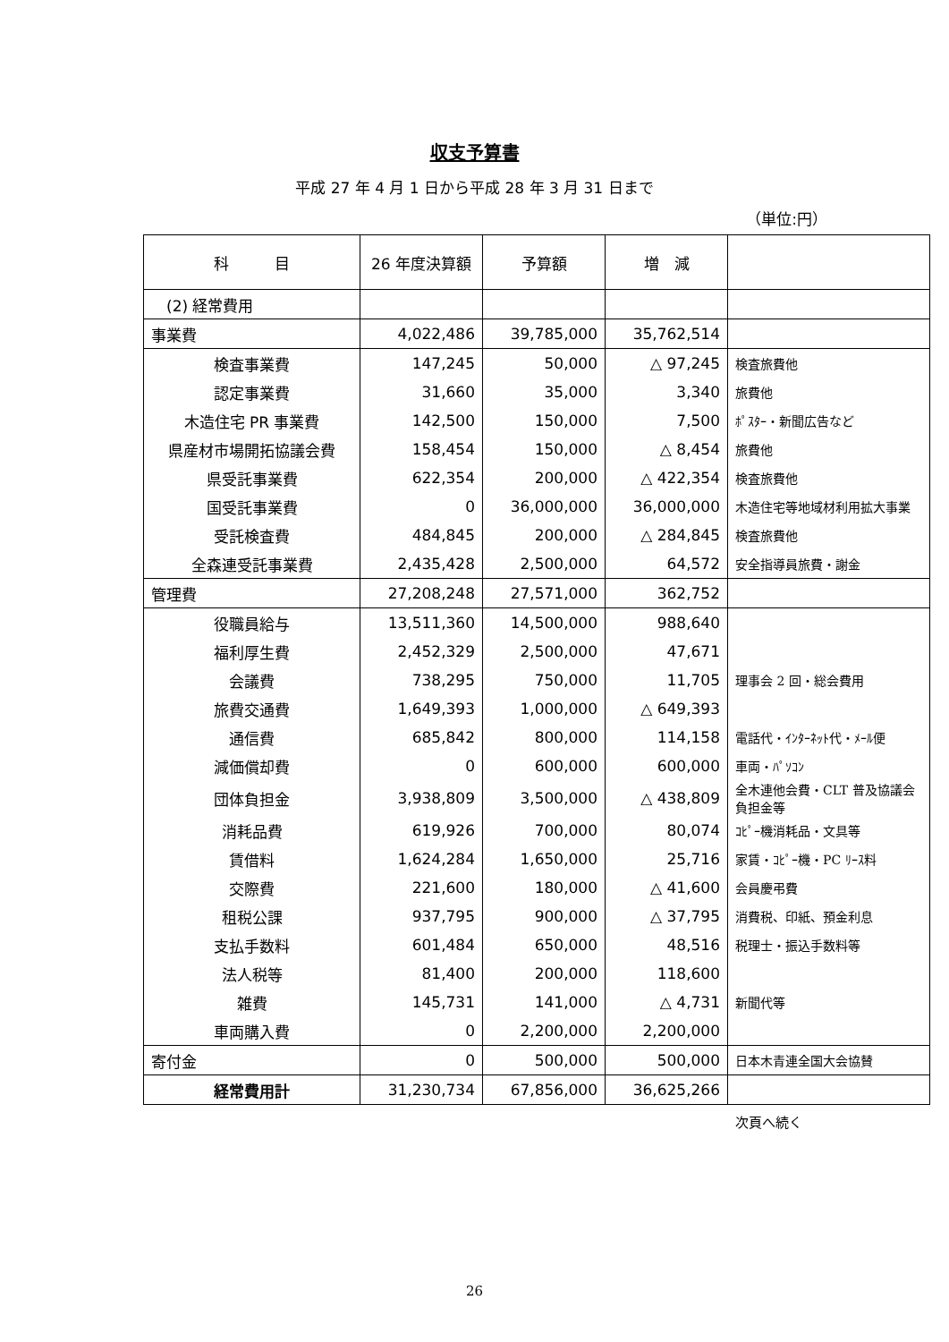収支予算書
平成 27 年 4 月 1 日から平成 28 年 3 月 31 日まで
（単位:円）
| 科 目 | 26 年度決算額 | 予算額 | 増 減 | |
| --- | --- | --- | --- | --- |
| (2) 経常費用 | | | | |
| 事業費 | 4,022,486 | 39,785,000 | 35,762,514 | |
| 検査事業費 | 147,245 | 50,000 | △ 97,245 | 検査旅費他 |
| 認定事業費 | 31,660 | 35,000 | 3,340 | 旅費他 |
| 木造住宅 PR 事業費 | 142,500 | 150,000 | 7,500 | ﾎﾟｽﾀｰ・新聞広告など |
| 県産材市場開拓協議会費 | 158,454 | 150,000 | △ 8,454 | 旅費他 |
| 県受託事業費 | 622,354 | 200,000 | △ 422,354 | 検査旅費他 |
| 国受託事業費 | 0 | 36,000,000 | 36,000,000 | 木造住宅等地域材利用拡大事業 |
| 受託検査費 | 484,845 | 200,000 | △ 284,845 | 検査旅費他 |
| 全森連受託事業費 | 2,435,428 | 2,500,000 | 64,572 | 安全指導員旅費・謝金 |
| 管理費 | 27,208,248 | 27,571,000 | 362,752 | |
| 役職員給与 | 13,511,360 | 14,500,000 | 988,640 | |
| 福利厚生費 | 2,452,329 | 2,500,000 | 47,671 | |
| 会議費 | 738,295 | 750,000 | 11,705 | 理事会 2 回・総会費用 |
| 旅費交通費 | 1,649,393 | 1,000,000 | △ 649,393 | |
| 通信費 | 685,842 | 800,000 | 114,158 | 電話代・ｲﾝﾀｰﾈｯﾄ代・ﾒｰﾙ便 |
| 減価償却費 | 0 | 600,000 | 600,000 | 車両・ﾊﾟｿｺﾝ |
| 団体負担金 | 3,938,809 | 3,500,000 | △ 438,809 | 全木連他会費・CLT 普及協議会負担金等 |
| 消耗品費 | 619,926 | 700,000 | 80,074 | ｺﾋﾟｰ機消耗品・文具等 |
| 賃借料 | 1,624,284 | 1,650,000 | 25,716 | 家賃・ｺﾋﾟｰ機・PC ﾘｰｽ料 |
| 交際費 | 221,600 | 180,000 | △ 41,600 | 会員慶弔費 |
| 租税公課 | 937,795 | 900,000 | △ 37,795 | 消費税、印紙、預金利息 |
| 支払手数料 | 601,484 | 650,000 | 48,516 | 税理士・振込手数料等 |
| 法人税等 | 81,400 | 200,000 | 118,600 | |
| 雑費 | 145,731 | 141,000 | △ 4,731 | 新聞代等 |
| 車両購入費 | 0 | 2,200,000 | 2,200,000 | |
| 寄付金 | 0 | 500,000 | 500,000 | 日本木青連全国大会協賛 |
| 経常費用計 | 31,230,734 | 67,856,000 | 36,625,266 | |
次頁へ続く
26